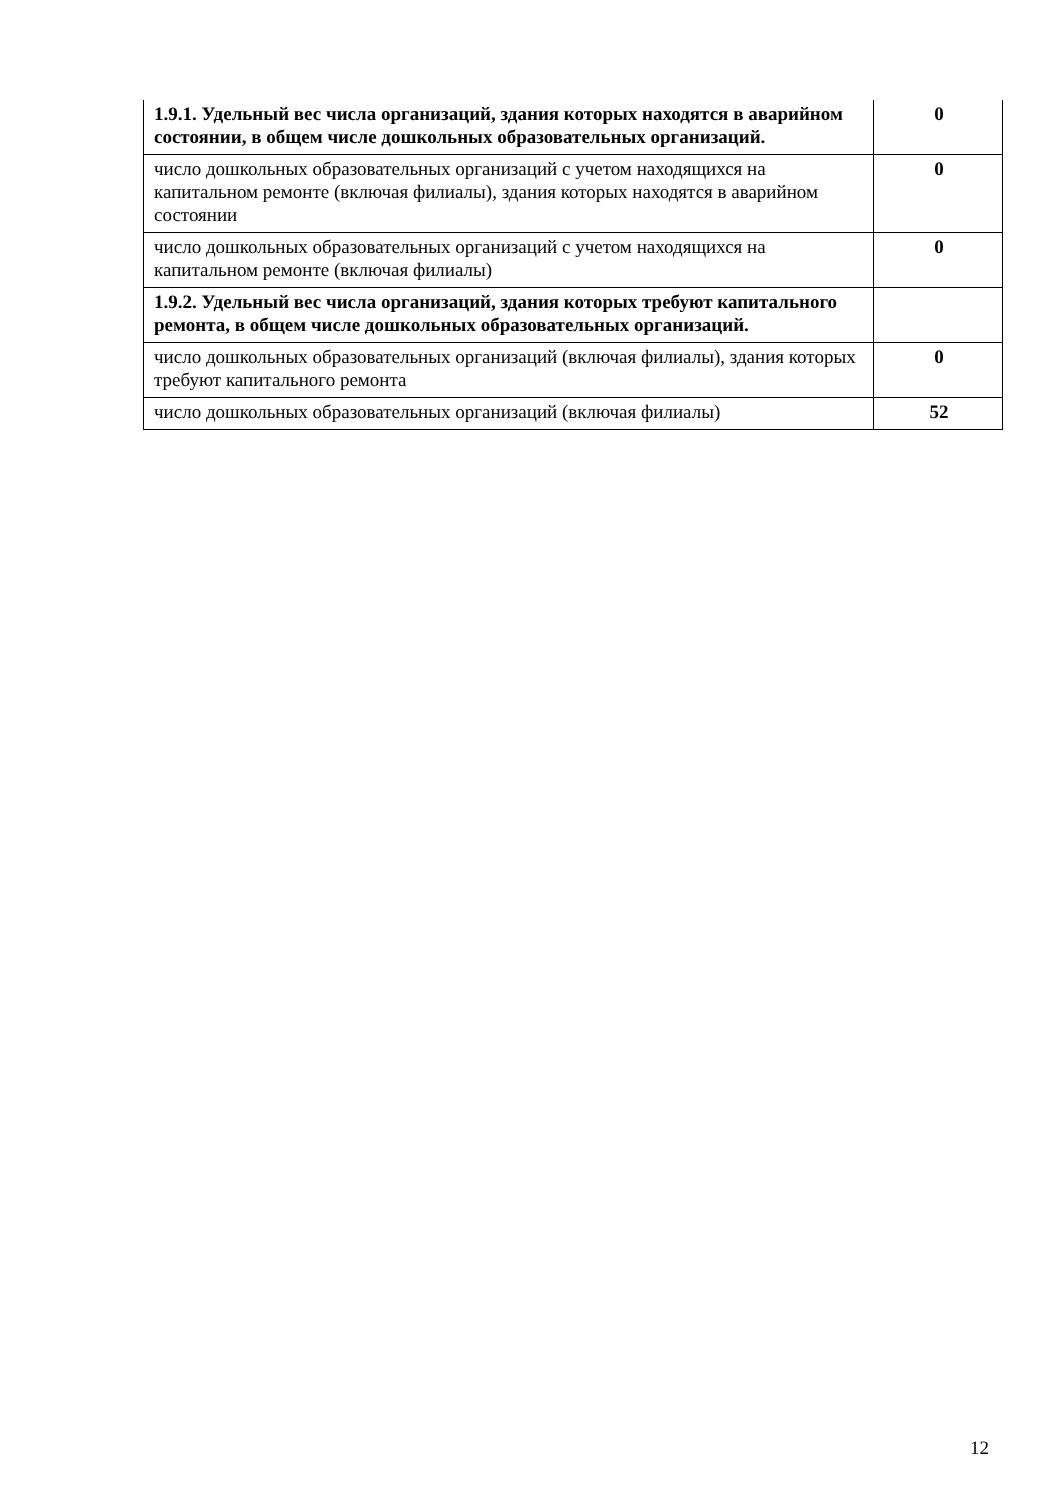| 1.9.1. Удельный вес числа организаций, здания которых находятся в аварийном состоянии, в общем числе дошкольных образовательных организаций. | 0 |
| число дошкольных образовательных организаций с учетом находящихся на капитальном ремонте (включая филиалы), здания которых находятся в аварийном состоянии | 0 |
| число дошкольных образовательных организаций с учетом находящихся на капитальном ремонте (включая филиалы) | 0 |
| 1.9.2. Удельный вес числа организаций, здания которых требуют капитального ремонта, в общем числе дошкольных образовательных организаций. | |
| число дошкольных образовательных организаций (включая филиалы), здания которых требуют капитального ремонта | 0 |
| число дошкольных образовательных организаций (включая филиалы) | 52 |
12